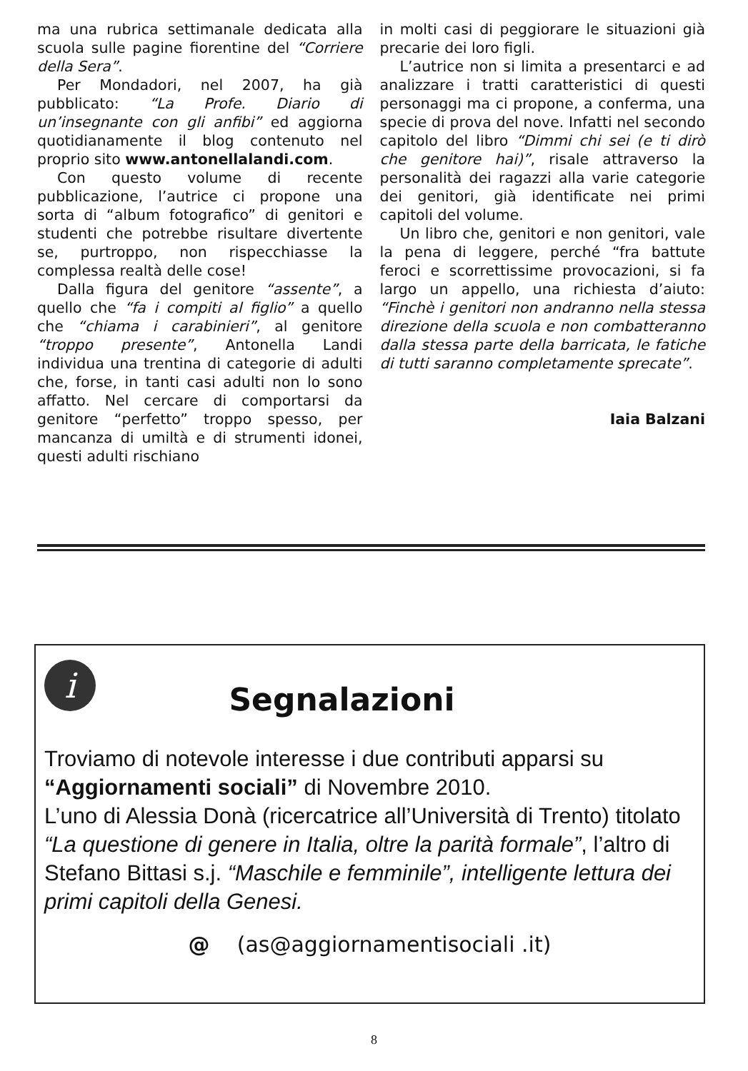ma una rubrica settimanale dedicata alla scuola sulle pagine fiorentine del “Corriere della Sera”.
Per Mondadori, nel 2007, ha già pubblicato: “La Profe. Diario di un’insegnante con gli anfibi” ed aggiorna quotidianamente il blog contenuto nel proprio sito www.antonellalandi.com.
Con questo volume di recente pubblicazione, l’autrice ci propone una sorta di “album fotografico” di genitori e studenti che potrebbe risultare divertente se, purtroppo, non rispecchiasse la complessa realtà delle cose!
Dalla figura del genitore “assente”, a quello che “fa i compiti al figlio” a quello che “chiama i carabinieri”, al genitore “troppo presente”, Antonella Landi individua una trentina di categorie di adulti che, forse, in tanti casi adulti non lo sono affatto. Nel cercare di comportarsi da genitore “perfetto” troppo spesso, per mancanza di umiltà e di strumenti idonei, questi adulti rischiano
in molti casi di peggiorare le situazioni già precarie dei loro figli.
L’autrice non si limita a presentarci e ad analizzare i tratti caratteristici di questi personaggi ma ci propone, a conferma, una specie di prova del nove. Infatti nel secondo capitolo del libro “Dimmi chi sei (e ti dirò che genitore hai)”, risale attraverso la personalità dei ragazzi alla varie categorie dei genitori, già identificate nei primi capitoli del volume.
Un libro che, genitori e non genitori, vale la pena di leggere, perché “fra battute feroci e scorrettissime provocazioni, si fa largo un appello, una richiesta d’aiuto: “Finchè i genitori non andranno nella stessa direzione della scuola e non combatteranno dalla stessa parte della barricata, le fatiche di tutti saranno completamente sprecate”.
Iaia Balzani
i
Segnalazioni
Troviamo di notevole interesse i due contributi apparsi su “Aggiornamenti sociali” di Novembre 2010.
L’uno di Alessia Donà (ricercatrice all’Università di Trento) titolato “La questione di genere in Italia, oltre la parità formale”, l’altro di Stefano Bittasi s.j. “Maschile e femminile”, intelligente lettura dei primi capitoli della Genesi.
@ (as@aggiornamentisociali .it)
8